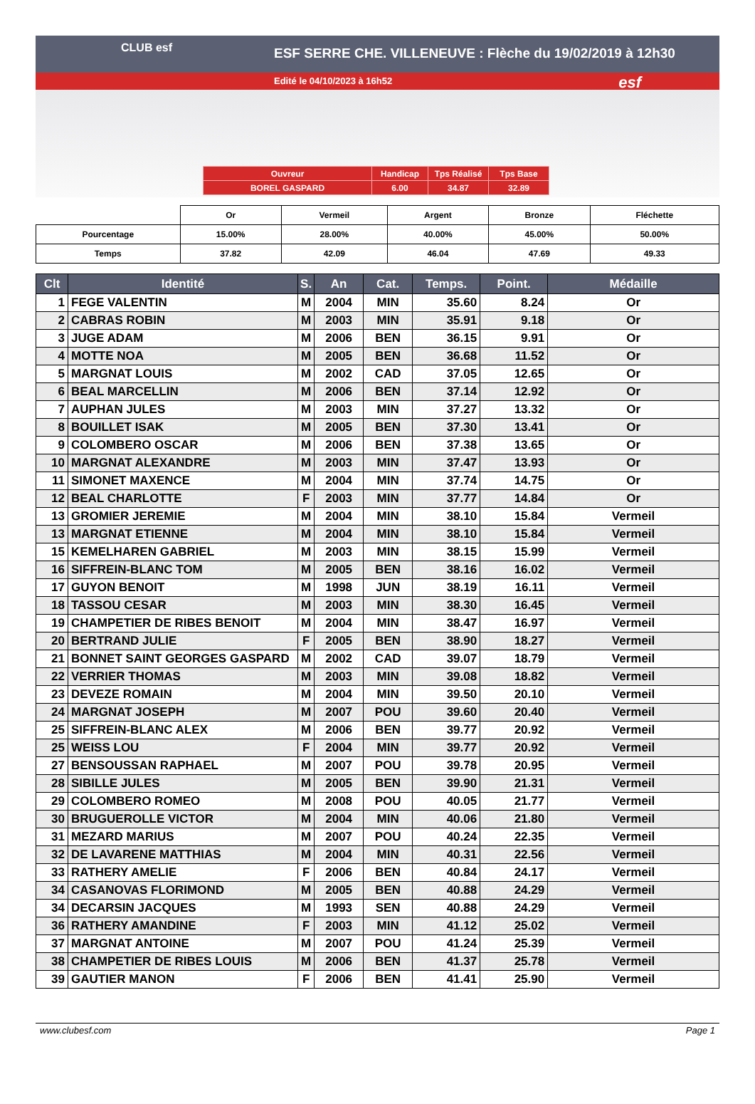CLUB esf
ESF SERRE CHE. VILLENEUVE : Flèche du 19/02/2019 à 12h30
Edité le 04/10/2023 à 16h52
esf
| Ouvreur | Handicap | Tps Réalisé | Tps Base |
| BOREL GASPARD | 6.00 | 34.87 | 32.89 |
| | Or | Vermeil | Argent | Bronze | Fléchette |
| Pourcentage | 15.00% | 28.00% | 40.00% | 45.00% | 50.00% |
| Temps | 37.82 | 42.09 | 46.04 | 47.69 | 49.33 |
| Clt | Identité | S. | An | Cat. | Temps. | Point. | Médaille |
| --- | --- | --- | --- | --- | --- | --- | --- |
| 1 | FEGE VALENTIN | M | 2004 | MIN | 35.60 | 8.24 | Or |
| 2 | CABRAS ROBIN | M | 2003 | MIN | 35.91 | 9.18 | Or |
| 3 | JUGE ADAM | M | 2006 | BEN | 36.15 | 9.91 | Or |
| 4 | MOTTE NOA | M | 2005 | BEN | 36.68 | 11.52 | Or |
| 5 | MARGNAT LOUIS | M | 2002 | CAD | 37.05 | 12.65 | Or |
| 6 | BEAL MARCELLIN | M | 2006 | BEN | 37.14 | 12.92 | Or |
| 7 | AUPHAN JULES | M | 2003 | MIN | 37.27 | 13.32 | Or |
| 8 | BOUILLET ISAK | M | 2005 | BEN | 37.30 | 13.41 | Or |
| 9 | COLOMBERO OSCAR | M | 2006 | BEN | 37.38 | 13.65 | Or |
| 10 | MARGNAT ALEXANDRE | M | 2003 | MIN | 37.47 | 13.93 | Or |
| 11 | SIMONET MAXENCE | M | 2004 | MIN | 37.74 | 14.75 | Or |
| 12 | BEAL CHARLOTTE | F | 2003 | MIN | 37.77 | 14.84 | Or |
| 13 | GROMIER JEREMIE | M | 2004 | MIN | 38.10 | 15.84 | Vermeil |
| 13 | MARGNAT ETIENNE | M | 2004 | MIN | 38.10 | 15.84 | Vermeil |
| 15 | KEMELHAREN GABRIEL | M | 2003 | MIN | 38.15 | 15.99 | Vermeil |
| 16 | SIFFREIN-BLANC TOM | M | 2005 | BEN | 38.16 | 16.02 | Vermeil |
| 17 | GUYON BENOIT | M | 1998 | JUN | 38.19 | 16.11 | Vermeil |
| 18 | TASSOU CESAR | M | 2003 | MIN | 38.30 | 16.45 | Vermeil |
| 19 | CHAMPETIER DE RIBES BENOIT | M | 2004 | MIN | 38.47 | 16.97 | Vermeil |
| 20 | BERTRAND JULIE | F | 2005 | BEN | 38.90 | 18.27 | Vermeil |
| 21 | BONNET SAINT GEORGES GASPARD | M | 2002 | CAD | 39.07 | 18.79 | Vermeil |
| 22 | VERRIER THOMAS | M | 2003 | MIN | 39.08 | 18.82 | Vermeil |
| 23 | DEVEZE ROMAIN | M | 2004 | MIN | 39.50 | 20.10 | Vermeil |
| 24 | MARGNAT JOSEPH | M | 2007 | POU | 39.60 | 20.40 | Vermeil |
| 25 | SIFFREIN-BLANC ALEX | M | 2006 | BEN | 39.77 | 20.92 | Vermeil |
| 25 | WEISS LOU | F | 2004 | MIN | 39.77 | 20.92 | Vermeil |
| 27 | BENSOUSSAN RAPHAEL | M | 2007 | POU | 39.78 | 20.95 | Vermeil |
| 28 | SIBILLE JULES | M | 2005 | BEN | 39.90 | 21.31 | Vermeil |
| 29 | COLOMBERO ROMEO | M | 2008 | POU | 40.05 | 21.77 | Vermeil |
| 30 | BRUGUEROLLE VICTOR | M | 2004 | MIN | 40.06 | 21.80 | Vermeil |
| 31 | MEZARD MARIUS | M | 2007 | POU | 40.24 | 22.35 | Vermeil |
| 32 | DE LAVARENE MATTHIAS | M | 2004 | MIN | 40.31 | 22.56 | Vermeil |
| 33 | RATHERY AMELIE | F | 2006 | BEN | 40.84 | 24.17 | Vermeil |
| 34 | CASANOVAS FLORIMOND | M | 2005 | BEN | 40.88 | 24.29 | Vermeil |
| 34 | DECARSIN JACQUES | M | 1993 | SEN | 40.88 | 24.29 | Vermeil |
| 36 | RATHERY AMANDINE | F | 2003 | MIN | 41.12 | 25.02 | Vermeil |
| 37 | MARGNAT ANTOINE | M | 2007 | POU | 41.24 | 25.39 | Vermeil |
| 38 | CHAMPETIER DE RIBES LOUIS | M | 2006 | BEN | 41.37 | 25.78 | Vermeil |
| 39 | GAUTIER MANON | F | 2006 | BEN | 41.41 | 25.90 | Vermeil |
www.clubesf.com Page 1